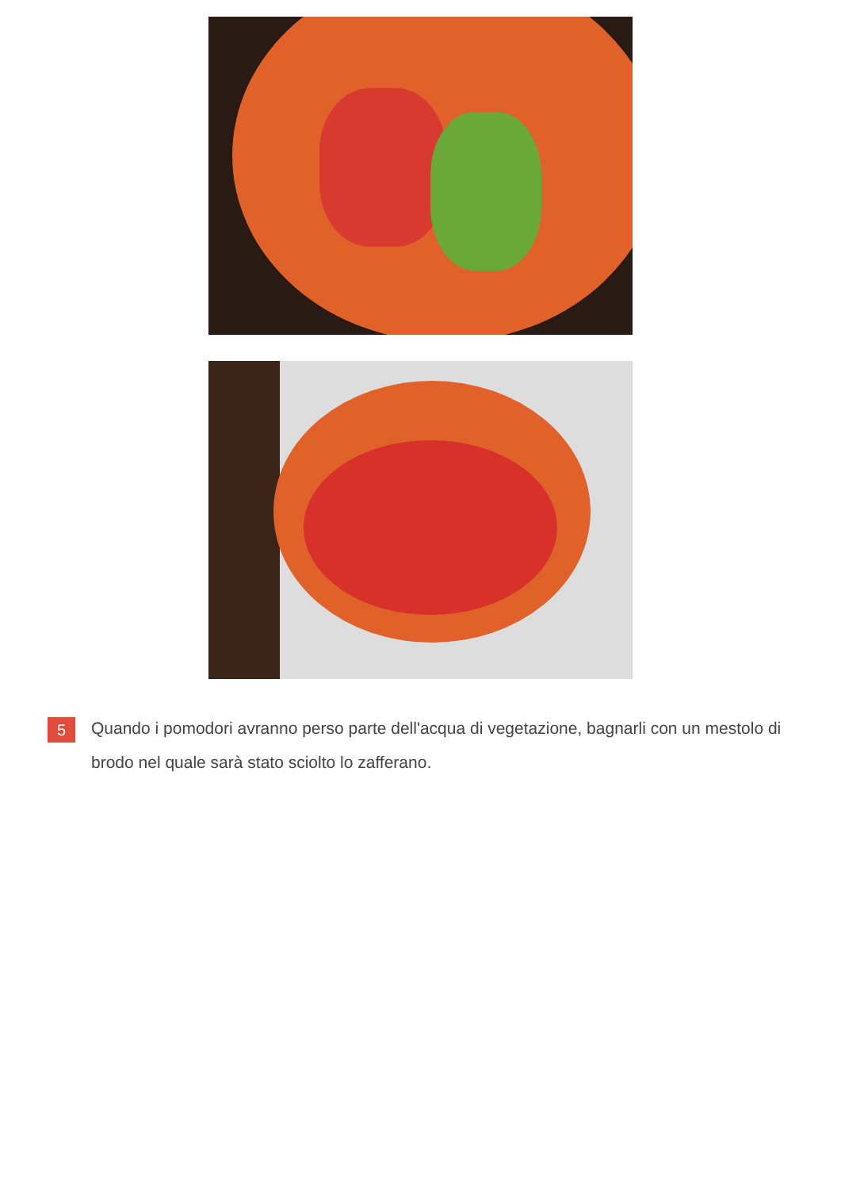5
Quando i pomodori avranno perso parte dell'acqua di vegetazione, bagnarli con un mestolo di brodo nel quale sarà stato sciolto lo zafferano.